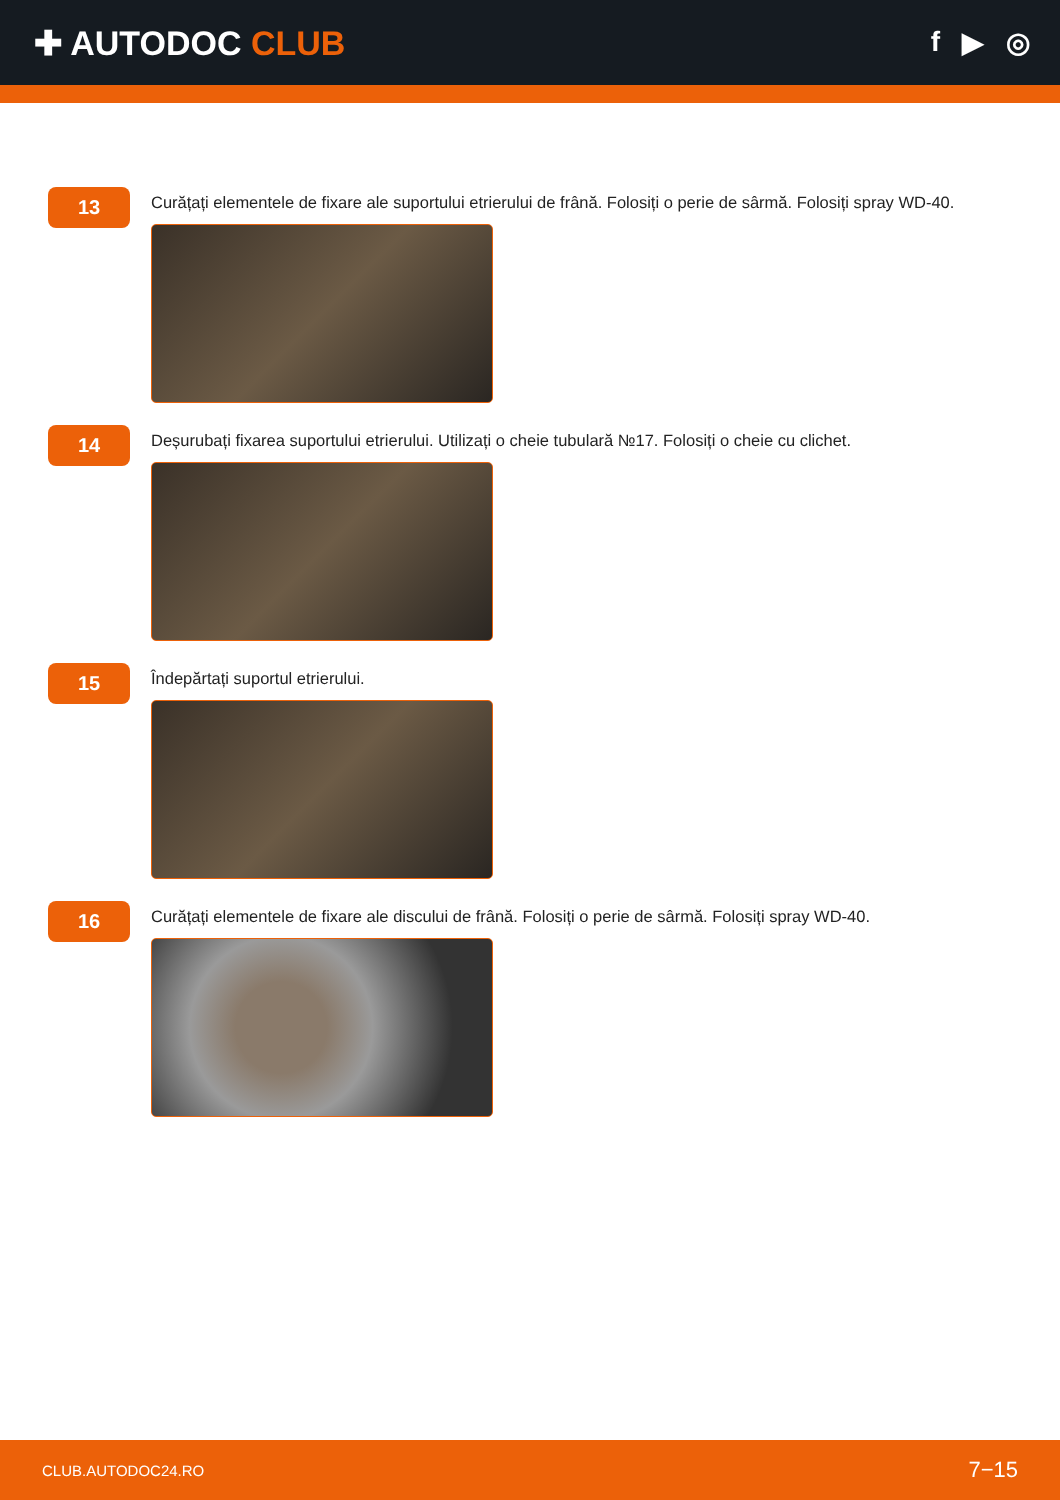✚ AUTODOC CLUB
f ▶ ◎
13
Curățați elementele de fixare ale suportului etrierului de frână. Folosiți o perie de sârmă. Folosiți spray WD-40.
14
Deșurubați fixarea suportului etrierului. Utilizați o cheie tubulară №17. Folosiți o cheie cu clichet.
15
Îndepărtați suportul etrierului.
16
Curățați elementele de fixare ale discului de frână. Folosiți o perie de sârmă. Folosiți spray WD-40.
CLUB.AUTODOC24.RO 7−15